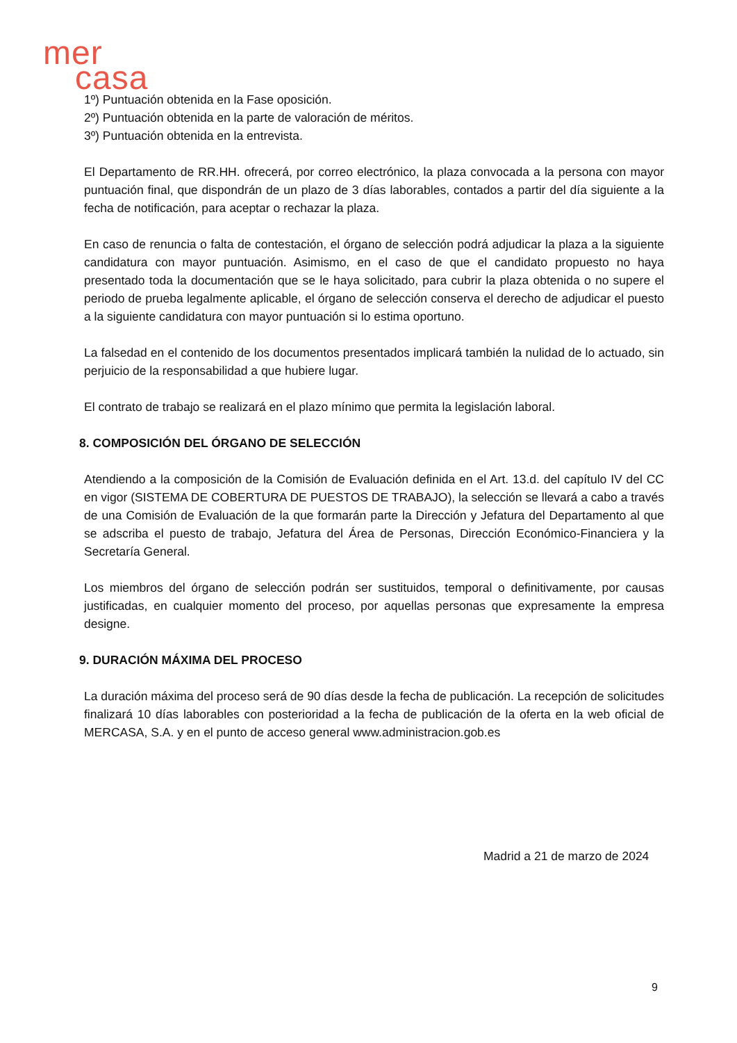mer
casa
1º) Puntuación obtenida en la Fase oposición.
2º) Puntuación obtenida en la parte de valoración de méritos.
3º) Puntuación obtenida en la entrevista.
El Departamento de RR.HH. ofrecerá, por correo electrónico, la plaza convocada a la persona con mayor puntuación final, que dispondrán de un plazo de 3 días laborables, contados a partir del día siguiente a la fecha de notificación, para aceptar o rechazar la plaza.
En caso de renuncia o falta de contestación, el órgano de selección podrá adjudicar la plaza a la siguiente candidatura con mayor puntuación. Asimismo, en el caso de que el candidato propuesto no haya presentado toda la documentación que se le haya solicitado, para cubrir la plaza obtenida o no supere el periodo de prueba legalmente aplicable, el órgano de selección conserva el derecho de adjudicar el puesto a la siguiente candidatura con mayor puntuación si lo estima oportuno.
La falsedad en el contenido de los documentos presentados implicará también la nulidad de lo actuado, sin perjuicio de la responsabilidad a que hubiere lugar.
El contrato de trabajo se realizará en el plazo mínimo que permita la legislación laboral.
8. COMPOSICIÓN DEL ÓRGANO DE SELECCIÓN
Atendiendo a la composición de la Comisión de Evaluación definida en el Art. 13.d. del capítulo IV del CC en vigor (SISTEMA DE COBERTURA DE PUESTOS DE TRABAJO), la selección se llevará a cabo a través de una Comisión de Evaluación de la que formarán parte la Dirección y Jefatura del Departamento al que se adscriba el puesto de trabajo, Jefatura del Área de Personas, Dirección Económico-Financiera y la Secretaría General.
Los miembros del órgano de selección podrán ser sustituidos, temporal o definitivamente, por causas justificadas, en cualquier momento del proceso, por aquellas personas que expresamente la empresa designe.
9. DURACIÓN MÁXIMA DEL PROCESO
La duración máxima del proceso será de 90 días desde la fecha de publicación. La recepción de solicitudes finalizará 10 días laborables con posterioridad a la fecha de publicación de la oferta en la web oficial de MERCASA, S.A. y en el punto de acceso general www.administracion.gob.es
Madrid a 21 de marzo de 2024
9